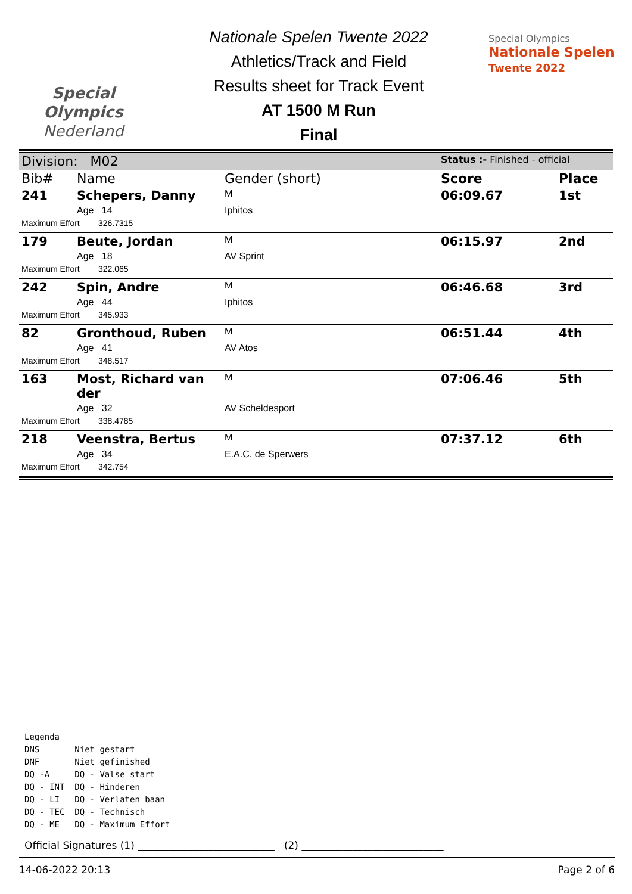Special
Olympics
Nederland
Nationale Spelen Twente 2022
Athletics/Track and Field
Results sheet for Track Event
AT 1500 M Run
Final
Special Olympics
Nationale Spelen
Twente 2022
| Division: M02 | | | Status :- Finished - official | |
| Bib# | Name | Gender (short) | Score | Place |
| 241 | Schepers, Danny | M | 06:09.67 | 1st |
| | Age 14 | Iphitos | | |
| Maximum Effort 326.7315 | | | | |
| 179 | Beute, Jordan | M | 06:15.97 | 2nd |
| | Age 18 | AV Sprint | | |
| Maximum Effort 322.065 | | | | |
| 242 | Spin, Andre | M | 06:46.68 | 3rd |
| | Age 44 | Iphitos | | |
| Maximum Effort 345.933 | | | | |
| 82 | Gronthoud, Ruben | M | 06:51.44 | 4th |
| | Age 41 | AV Atos | | |
| Maximum Effort 348.517 | | | | |
| 163 | Most, Richard van der | M | 07:06.46 | 5th |
| | Age 32 | AV Scheldesport | | |
| Maximum Effort 338.4785 | | | | |
| 218 | Veenstra, Bertus | M | 07:37.12 | 6th |
| | Age 34 | E.A.C. de Sperwers | | |
| Maximum Effort 342.754 | | | | |
Legenda
DNS Niet gestart
DNF Niet gefinished
DQ -A DQ - Valse start
DQ - INT DQ - Hinderen
DQ - LI DQ - Verlaten baan
DQ - TEC DQ - Technisch
DQ - ME DQ - Maximum Effort
Official Signatures (1) ___________________________ (2) ____________________________
14-06-2022 20:13 Page 2 of 6